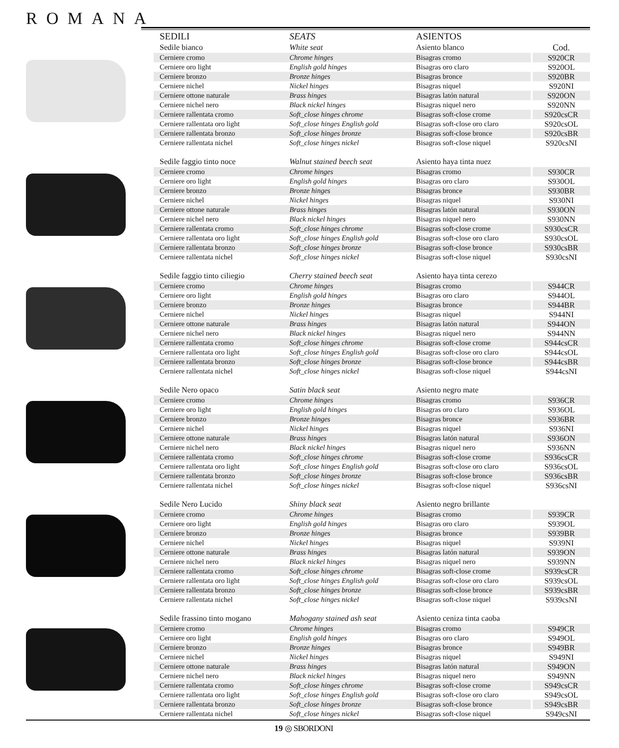ROMANA
| SEDILI | SEATS | ASIENTOS | |
| --- | --- | --- | --- |
| Sedile bianco | White seat | Asiento blanco | Cod. |
| Cerniere cromo | Chrome hinges | Bisagras cromo | S920CR |
| Cerniere oro light | English gold hinges | Bisagras oro claro | S920OL |
| Cerniere bronzo | Bronze hinges | Bisagras bronce | S920BR |
| Cerniere nichel | Nickel hinges | Bisagras niquel | S920NI |
| Cerniere ottone naturale | Brass hinges | Bisagras latón natural | S920ON |
| Cerniere nichel nero | Black nickel hinges | Bisagras niquel nero | S920NN |
| Cerniere rallentata cromo | Soft_close hinges chrome | Bisagras soft-close crome | S920csCR |
| Cerniere rallentata oro light | Soft_close hinges English gold | Bisagras soft-close oro claro | S920csOL |
| Cerniere rallentata bronzo | Soft_close hinges bronze | Bisagras soft-close bronce | S920csBR |
| Cerniere rallentata nichel | Soft_close hinges nickel | Bisagras soft-close niquel | S920csNI |
| Sedile faggio tinto noce | Walnut stained beech seat | Asiento haya tinta nuez | |
| Cerniere cromo | Chrome hinges | Bisagras cromo | S930CR |
| Cerniere oro light | English gold hinges | Bisagras oro claro | S930OL |
| Cerniere bronzo | Bronze hinges | Bisagras bronce | S930BR |
| Cerniere nichel | Nickel hinges | Bisagras niquel | S930NI |
| Cerniere ottone naturale | Brass hinges | Bisagras latón natural | S930ON |
| Cerniere nichel nero | Black nickel hinges | Bisagras niquel nero | S930NN |
| Cerniere rallentata cromo | Soft_close hinges chrome | Bisagras soft-close crome | S930csCR |
| Cerniere rallentata oro light | Soft_close hinges English gold | Bisagras soft-close oro claro | S930csOL |
| Cerniere rallentata bronzo | Soft_close hinges bronze | Bisagras soft-close bronce | S930csBR |
| Cerniere rallentata nichel | Soft_close hinges nickel | Bisagras soft-close niquel | S930csNI |
| Sedile faggio tinto ciliegio | Cherry stained beech seat | Asiento haya tinta cerezo | |
| Cerniere cromo | Chrome hinges | Bisagras cromo | S944CR |
| Cerniere oro light | English gold hinges | Bisagras oro claro | S944OL |
| Cerniere bronzo | Bronze hinges | Bisagras bronce | S944BR |
| Cerniere nichel | Nickel hinges | Bisagras niquel | S944NI |
| Cerniere ottone naturale | Brass hinges | Bisagras latón natural | S944ON |
| Cerniere nichel nero | Black nickel hinges | Bisagras niquel nero | S944NN |
| Cerniere rallentata cromo | Soft_close hinges chrome | Bisagras soft-close crome | S944csCR |
| Cerniere rallentata oro light | Soft_close hinges English gold | Bisagras soft-close oro claro | S944csOL |
| Cerniere rallentata bronzo | Soft_close hinges bronze | Bisagras soft-close bronce | S944csBR |
| Cerniere rallentata nichel | Soft_close hinges nickel | Bisagras soft-close niquel | S944csNI |
| Sedile Nero opaco | Satin black seat | Asiento negro mate | |
| Cerniere cromo | Chrome hinges | Bisagras cromo | S936CR |
| Cerniere oro light | English gold hinges | Bisagras oro claro | S936OL |
| Cerniere bronzo | Bronze hinges | Bisagras bronce | S936BR |
| Cerniere nichel | Nickel hinges | Bisagras niquel | S936NI |
| Cerniere ottone naturale | Brass hinges | Bisagras latón natural | S936ON |
| Cerniere nichel nero | Black nickel hinges | Bisagras niquel nero | S936NN |
| Cerniere rallentata cromo | Soft_close hinges chrome | Bisagras soft-close crome | S936csCR |
| Cerniere rallentata oro light | Soft_close hinges English gold | Bisagras soft-close oro claro | S936csOL |
| Cerniere rallentata bronzo | Soft_close hinges bronze | Bisagras soft-close bronce | S936csBR |
| Cerniere rallentata nichel | Soft_close hinges nickel | Bisagras soft-close niquel | S936csNI |
| Sedile Nero Lucido | Shiny black seat | Asiento negro brillante | |
| Cerniere cromo | Chrome hinges | Bisagras cromo | S939CR |
| Cerniere oro light | English gold hinges | Bisagras oro claro | S939OL |
| Cerniere bronzo | Bronze hinges | Bisagras bronce | S939BR |
| Cerniere nichel | Nickel hinges | Bisagras niquel | S939NI |
| Cerniere ottone naturale | Brass hinges | Bisagras latón natural | S939ON |
| Cerniere nichel nero | Black nickel hinges | Bisagras niquel nero | S939NN |
| Cerniere rallentata cromo | Soft_close hinges chrome | Bisagras soft-close crome | S939csCR |
| Cerniere rallentata oro light | Soft_close hinges English gold | Bisagras soft-close oro claro | S939csOL |
| Cerniere rallentata bronzo | Soft_close hinges bronze | Bisagras soft-close bronce | S939csBR |
| Cerniere rallentata nichel | Soft_close hinges nickel | Bisagras soft-close niquel | S939csNI |
| Sedile frassino tinto mogano | Mahogany stained ash seat | Asiento ceniza tinta caoba | |
| Cerniere cromo | Chrome hinges | Bisagras cromo | S949CR |
| Cerniere oro light | English gold hinges | Bisagras oro claro | S949OL |
| Cerniere bronzo | Bronze hinges | Bisagras bronce | S949BR |
| Cerniere nichel | Nickel hinges | Bisagras niquel | S949NI |
| Cerniere ottone naturale | Brass hinges | Bisagras latón natural | S949ON |
| Cerniere nichel nero | Black nickel hinges | Bisagras niquel nero | S949NN |
| Cerniere rallentata cromo | Soft_close hinges chrome | Bisagras soft-close crome | S949csCR |
| Cerniere rallentata oro light | Soft_close hinges English gold | Bisagras soft-close oro claro | S949csOL |
| Cerniere rallentata bronzo | Soft_close hinges bronze | Bisagras soft-close bronce | S949csBR |
| Cerniere rallentata nichel | Soft_close hinges nickel | Bisagras soft-close niquel | S949csNI |
19 ◎ SBORDONI